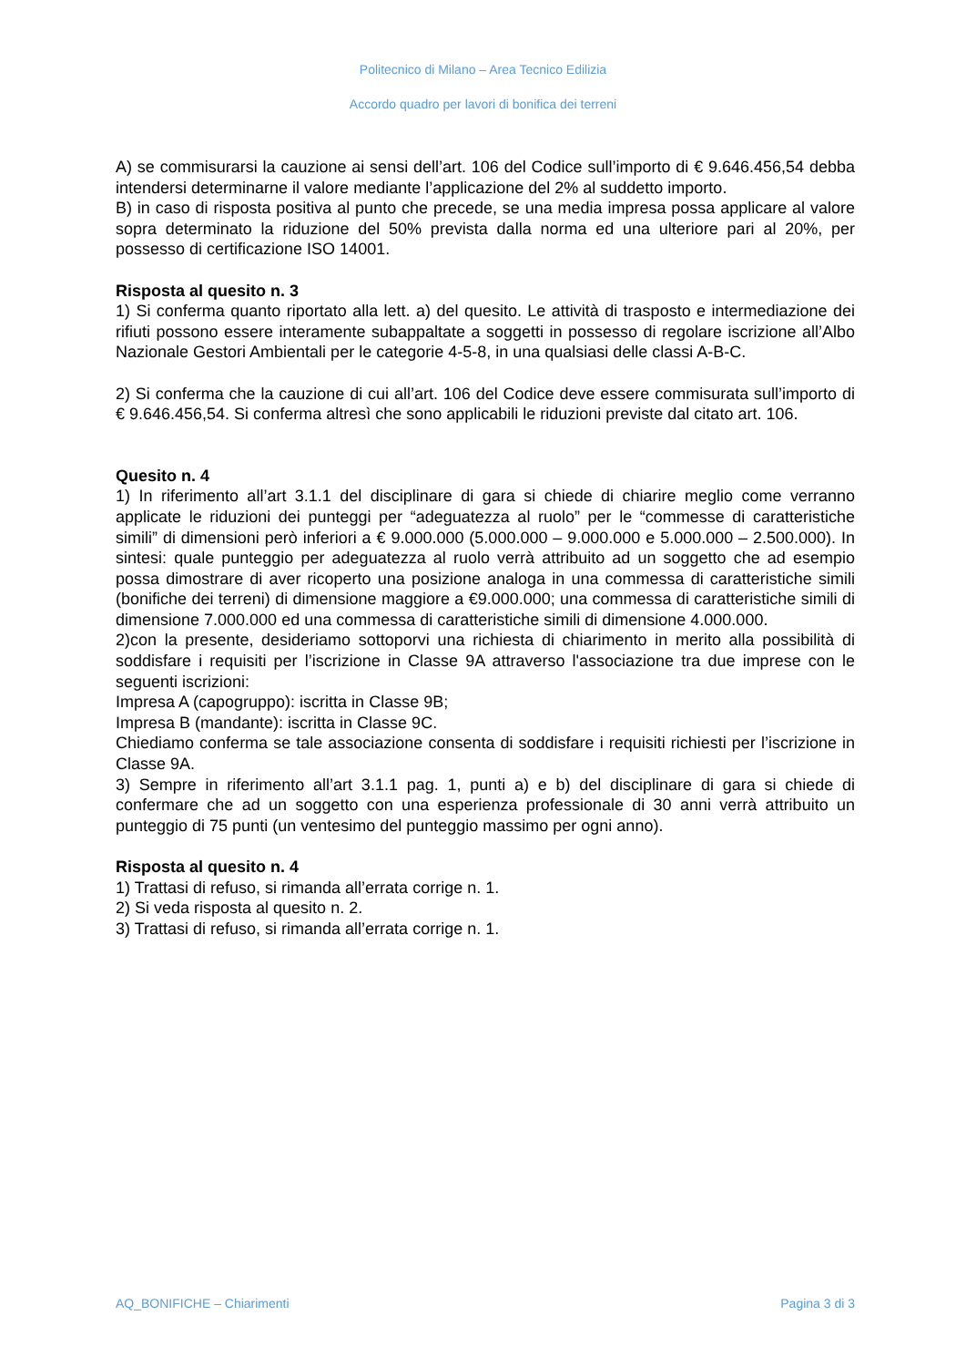Politecnico di Milano – Area Tecnico Edilizia
Accordo quadro per lavori di bonifica dei terreni
A) se commisurarsi la cauzione ai sensi dell’art. 106 del Codice sull’importo di € 9.646.456,54 debba intendersi determinarne il valore mediante l’applicazione del 2% al suddetto importo.
B) in caso di risposta positiva al punto che precede, se una media impresa possa applicare al valore sopra determinato la riduzione del 50% prevista dalla norma ed una ulteriore pari al 20%, per possesso di certificazione ISO 14001.
Risposta al quesito n. 3
1) Si conferma quanto riportato alla lett. a) del quesito. Le attività di trasposto e intermediazione dei rifiuti possono essere interamente subappaltate a soggetti in possesso di regolare iscrizione all’Albo Nazionale Gestori Ambientali per le categorie 4-5-8, in una qualsiasi delle classi A-B-C.
2) Si conferma che la cauzione di cui all’art. 106 del Codice deve essere commisurata sull’importo di € 9.646.456,54. Si conferma altresì che sono applicabili le riduzioni previste dal citato art. 106.
Quesito n. 4
1) In riferimento all’art 3.1.1 del disciplinare di gara si chiede di chiarire meglio come verranno applicate le riduzioni dei punteggi per “adeguatezza al ruolo” per le “commesse di caratteristiche simili” di dimensioni però inferiori a € 9.000.000 (5.000.000 – 9.000.000 e 5.000.000 – 2.500.000). In sintesi: quale punteggio per adeguatezza al ruolo verrà attribuito ad un soggetto che ad esempio possa dimostrare di aver ricoperto una posizione analoga in una commessa di caratteristiche simili (bonifiche dei terreni) di dimensione maggiore a €9.000.000; una commessa di caratteristiche simili di dimensione 7.000.000 ed una commessa di caratteristiche simili di dimensione 4.000.000.
2)con la presente, desideriamo sottoporvi una richiesta di chiarimento in merito alla possibilità di soddisfare i requisiti per l’iscrizione in Classe 9A attraverso l'associazione tra due imprese con le seguenti iscrizioni:
Impresa A (capogruppo): iscritta in Classe 9B;
Impresa B (mandante): iscritta in Classe 9C.
Chiediamo conferma se tale associazione consenta di soddisfare i requisiti richiesti per l’iscrizione in Classe 9A.
3) Sempre in riferimento all’art 3.1.1 pag. 1, punti a) e b) del disciplinare di gara si chiede di confermare che ad un soggetto con una esperienza professionale di 30 anni verrà attribuito un punteggio di 75 punti (un ventesimo del punteggio massimo per ogni anno).
Risposta al quesito n. 4
1) Trattasi di refuso, si rimanda all’errata corrige n. 1.
2) Si veda risposta al quesito n. 2.
3) Trattasi di refuso, si rimanda all’errata corrige n. 1.
AQ_BONIFICHE – Chiarimenti Pagina 3 di 3